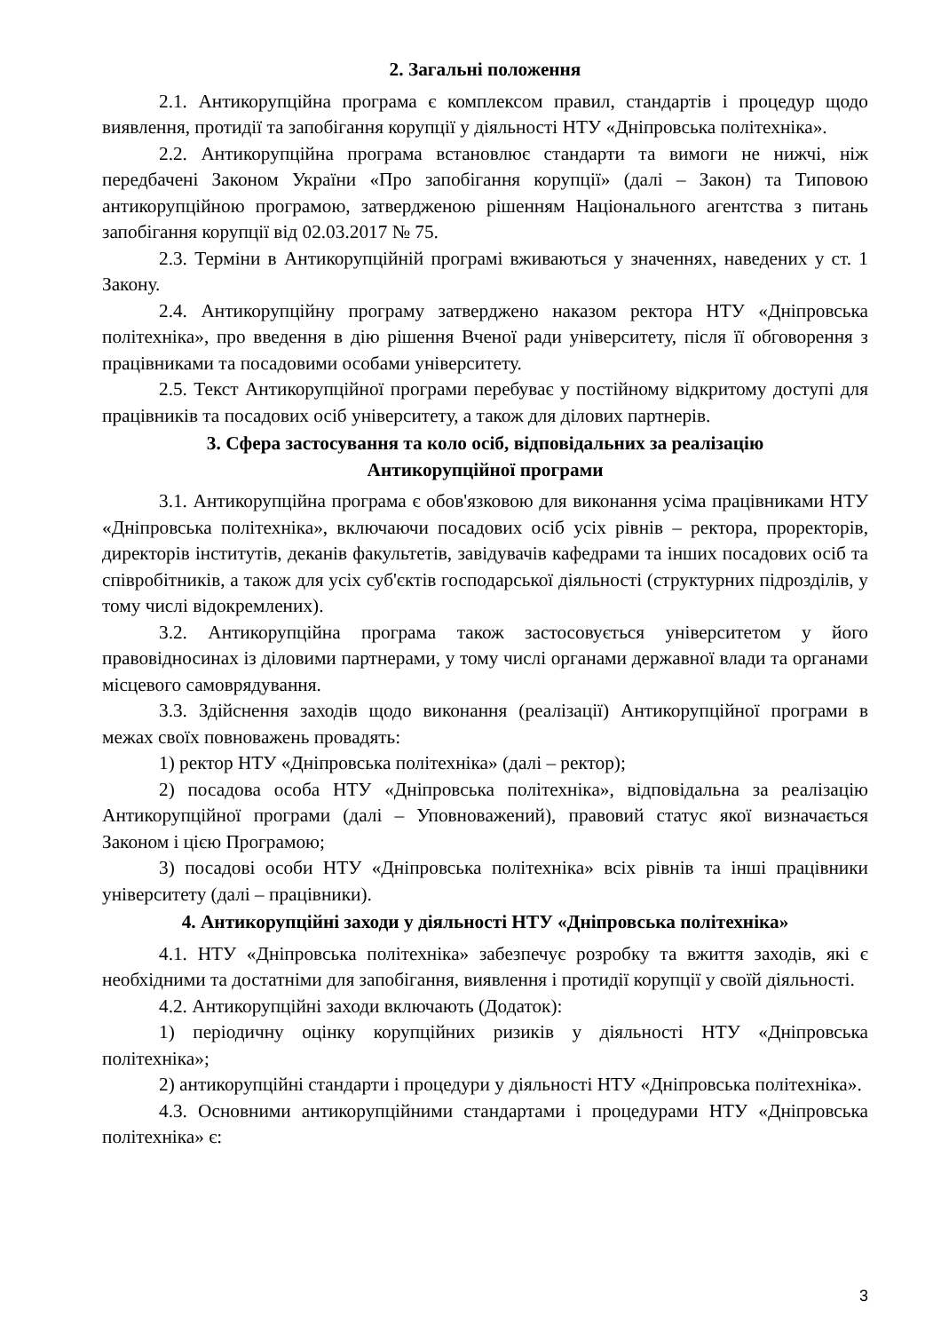2. Загальні положення
2.1. Антикорупційна програма є комплексом правил, стандартів і процедур щодо виявлення, протидії та запобігання корупції у діяльності НТУ «Дніпровська політехніка».
2.2. Антикорупційна програма встановлює стандарти та вимоги не нижчі, ніж передбачені Законом України «Про запобігання корупції» (далі – Закон) та Типовою антикорупційною програмою, затвердженою рішенням Національного агентства з питань запобігання корупції від 02.03.2017 № 75.
2.3. Терміни в Антикорупційній програмі вживаються у значеннях, наведених у ст. 1 Закону.
2.4. Антикорупційну програму затверджено наказом ректора НТУ «Дніпровська політехніка», про введення в дію рішення Вченої ради університету, після її обговорення з працівниками та посадовими особами університету.
2.5. Текст Антикорупційної програми перебуває у постійному відкритому доступі для працівників та посадових осіб університету, а також для ділових партнерів.
3. Сфера застосування та коло осіб, відповідальних за реалізацію
Антикорупційної програми
3.1. Антикорупційна програма є обов'язковою для виконання усіма працівниками НТУ «Дніпровська політехніка», включаючи посадових осіб усіх рівнів – ректора, проректорів, директорів інститутів, деканів факультетів, завідувачів кафедрами та інших посадових осіб та співробітників, а також для усіх суб'єктів господарської діяльності (структурних підрозділів, у тому числі відокремлених).
3.2. Антикорупційна програма також застосовується університетом у його правовідносинах із діловими партнерами, у тому числі органами державної влади та органами місцевого самоврядування.
3.3. Здійснення заходів щодо виконання (реалізації) Антикорупційної програми в межах своїх повноважень провадять:
1) ректор НТУ «Дніпровська політехніка» (далі – ректор);
2) посадова особа НТУ «Дніпровська політехніка», відповідальна за реалізацію Антикорупційної програми (далі – Уповноважений), правовий статус якої визначається Законом і цією Програмою;
3) посадові особи НТУ «Дніпровська політехніка» всіх рівнів та інші працівники університету (далі – працівники).
4. Антикорупційні заходи у діяльності НТУ «Дніпровська політехніка»
4.1. НТУ «Дніпровська політехніка» забезпечує розробку та вжиття заходів, які є необхідними та достатніми для запобігання, виявлення і протидії корупції у своїй діяльності.
4.2. Антикорупційні заходи включають (Додаток):
1) періодичну оцінку корупційних ризиків у діяльності НТУ «Дніпровська політехніка»;
2) антикорупційні стандарти і процедури у діяльності НТУ «Дніпровська політехніка».
4.3. Основними антикорупційними стандартами і процедурами НТУ «Дніпровська політехніка» є:
3